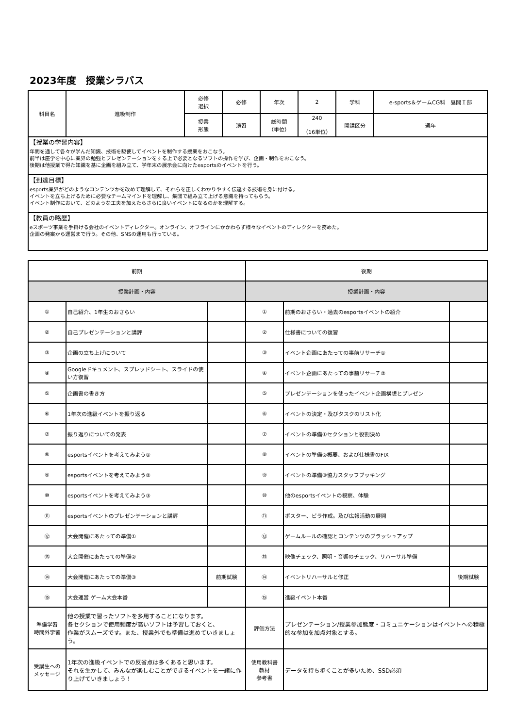2023年度　授業シラバス
| 科目名 | 進級制作 | 必修 選択 | 必修 | 年次 | 2 | 学科 | e-sports＆ゲームCG科 昼間Ｉ部 |
| | | 授業 形態 | 演習 | 総時間 （単位） | 240 （16単位） | 開講区分 | 通年 |
| 【授業の学習内容】 年間を通して各々が学んだ知識、技術を駆使してイベントを制作する授業をおこなう。 前半は座学を中心に業界の勉強とプレゼンテーションをする上で必要となるソフトの操作を学び、企画・制作をおこなう。 後期は他授業で得た知識を基に企画を組み立て、学年末の展示会に向けたesportsのイベントを行う。 | | | | | | | |
| 【到達目標】 esports業界がどのようなコンテンツかを改めて理解して、それらを正しくわかりやすく伝達する技術を身に付ける。 イベントを立ち上げるために必要なチームマインドを理解し、集団で組み立て上げる意識を持ってもらう。 イベント制作において、どのような工夫を加えたらさらに良いイベントになるのかを理解する。 | | | | | | | |
| 【教員の略歴】 eスポーツ事業を手掛ける会社のイベントディレクター。オンライン、オフラインにかかわらず様々なイベントのディレクターを務めた。 企画の発案から運営まで行う。その他、SNSの運用も行っている。 | | | | | | | |
| 前期 | | | 後期 | | |
| 授業計画・内容 | | | 授業計画・内容 | | |
| ① | 自己紹介、1年生のおさらい | | ① | 前期のおさらい・過去のesportsイベントの紹介 | |
| ② | 自己プレゼンテーションと講評 | | ② | 仕様書についての復習 | |
| ③ | 企画の立ち上げについて | | ③ | イベント企画にあたっての事前リサーチ① | |
| ④ | Googleドキュメント、スプレッドシート、スライドの使い方復習 | | ④ | イベント企画にあたっての事前リサーチ② | |
| ⑤ | 企画書の書き方 | | ⑤ | プレゼンテーションを使ったイベント企画構想とプレゼン | |
| ⑥ | 1年次の進級イベントを振り返る | | ⑥ | イベントの決定・及びタスクのリスト化 | |
| ⑦ | 振り返りについての発表 | | ⑦ | イベントの準備①セクションと役割決め | |
| ⑧ | esportsイベントを考えてみよう① | | ⑧ | イベントの準備②概要、および仕様書のFIX | |
| ⑨ | esportsイベントを考えてみよう② | | ⑨ | イベントの準備③協力スタッフブッキング | |
| ⑩ | esportsイベントを考えてみよう③ | | ⑩ | 他のesportsイベントの視察、体験 | |
| ⑪ | esportsイベントのプレゼンテーションと講評 | | ⑪ | ポスター、ビラ作成。及び広報活動の展開 | |
| ⑫ | 大会開催にあたっての準備① | | ⑫ | ゲームルールの確認とコンテンツのブラッシュアップ | |
| ⑬ | 大会開催にあたっての準備② | | ⑬ | 映像チェック、照明・音響のチェック、リハーサル準備 | |
| ⑭ | 大会開催にあたっての準備③ | 前期試験 | ⑭ | イベントリハーサルと修正 | 後期試験 |
| ⑮ | 大会運営 ゲーム大会本番 | | ⑮ | 進級イベント本番 | |
| 準備学習 時間外学習 | 他の授業で習ったソフトを多用することになります。 各セクションで使用頻度が高いソフトは予習しておくと、 作業がスムーズです。また、授業外でも準備は進めていきましょう。 | | 評価方法 | プレゼンテーション/授業参加態度・コミュニケーションはイベントへの積極的な参加を加点対象とする。 | |
| 受講生への メッセージ | 1年次の進級イベントでの反省点は多くあると思います。 それを生かして、みんなが楽しむことができるイベントを一緒に作り上げていきましょう！ | | 使用教科書 教材 参考書 | データを持ち歩くことが多いため、SSD必須 | |